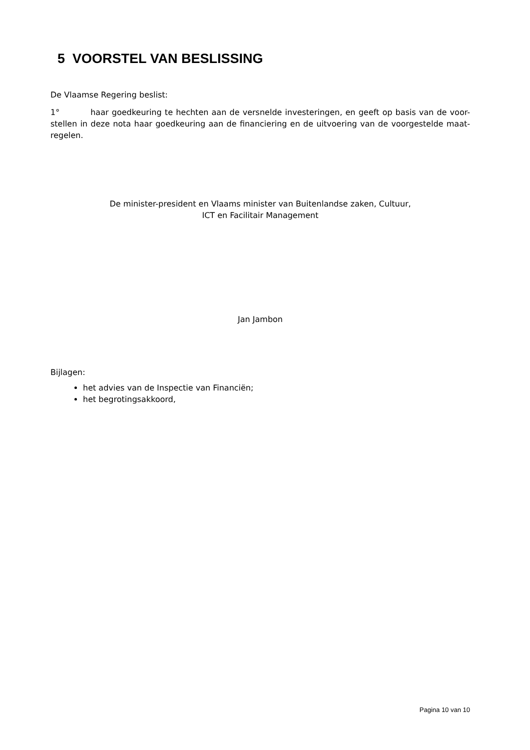5 VOORSTEL VAN BESLISSING
De Vlaamse Regering beslist:
1° haar goedkeuring te hechten aan de versnelde investeringen, en geeft op basis van de voor-stellen in deze nota haar goedkeuring aan de financiering en de uitvoering van de voorgestelde maat-regelen.
De minister-president en Vlaams minister van Buitenlandse zaken, Cultuur,
ICT en Facilitair Management
Jan Jambon
Bijlagen:
het advies van de Inspectie van Financiën;
het begrotingsakkoord,
Pagina 10 van 10